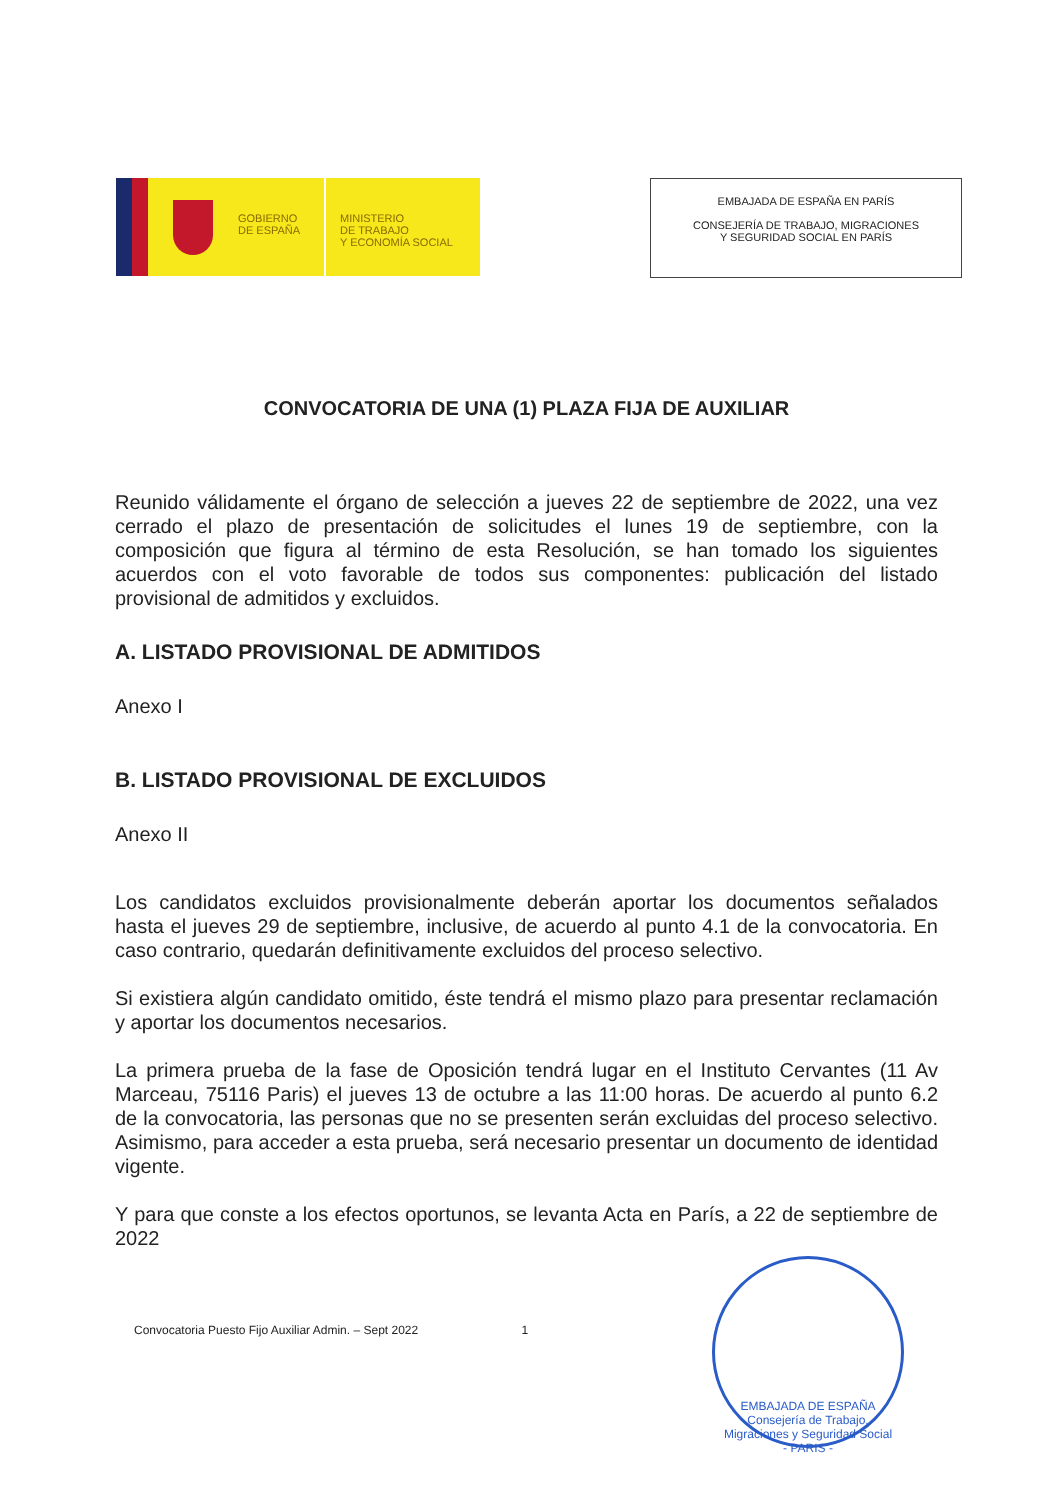GOBIERNO
DE ESPAÑA
MINISTERIO
DE TRABAJO
Y ECONOMÍA SOCIAL
EMBAJADA DE ESPAÑA EN PARÍS
CONSEJERÍA DE TRABAJO, MIGRACIONES
Y SEGURIDAD SOCIAL EN PARÍS
CONVOCATORIA DE UNA (1) PLAZA FIJA DE AUXILIAR
Reunido válidamente el órgano de selección a jueves 22 de septiembre de 2022, una vez cerrado el plazo de presentación de solicitudes el lunes 19 de septiembre, con la composición que figura al término de esta Resolución, se han tomado los siguientes acuerdos con el voto favorable de todos sus componentes: publicación del listado provisional de admitidos y excluidos.
A. LISTADO PROVISIONAL DE ADMITIDOS
Anexo I
B. LISTADO PROVISIONAL DE EXCLUIDOS
Anexo II
Los candidatos excluidos provisionalmente deberán aportar los documentos señalados hasta el jueves 29 de septiembre, inclusive, de acuerdo al punto 4.1 de la convocatoria. En caso contrario, quedarán definitivamente excluidos del proceso selectivo.
Si existiera algún candidato omitido, éste tendrá el mismo plazo para presentar reclamación y aportar los documentos necesarios.
La primera prueba de la fase de Oposición tendrá lugar en el Instituto Cervantes (11 Av Marceau, 75116 Paris) el jueves 13 de octubre a las 11:00 horas. De acuerdo al punto 6.2 de la convocatoria, las personas que no se presenten serán excluidas del proceso selectivo. Asimismo, para acceder a esta prueba, será necesario presentar un documento de identidad vigente.
Y para que conste a los efectos oportunos, se levanta Acta en París, a 22 de septiembre de 2022
Convocatoria Puesto Fijo Auxiliar Admin. – Sept 2022 1
EMBAJADA DE ESPAÑA Consejería de Trabajo, Migraciones y Seguridad Social
- PARIS -